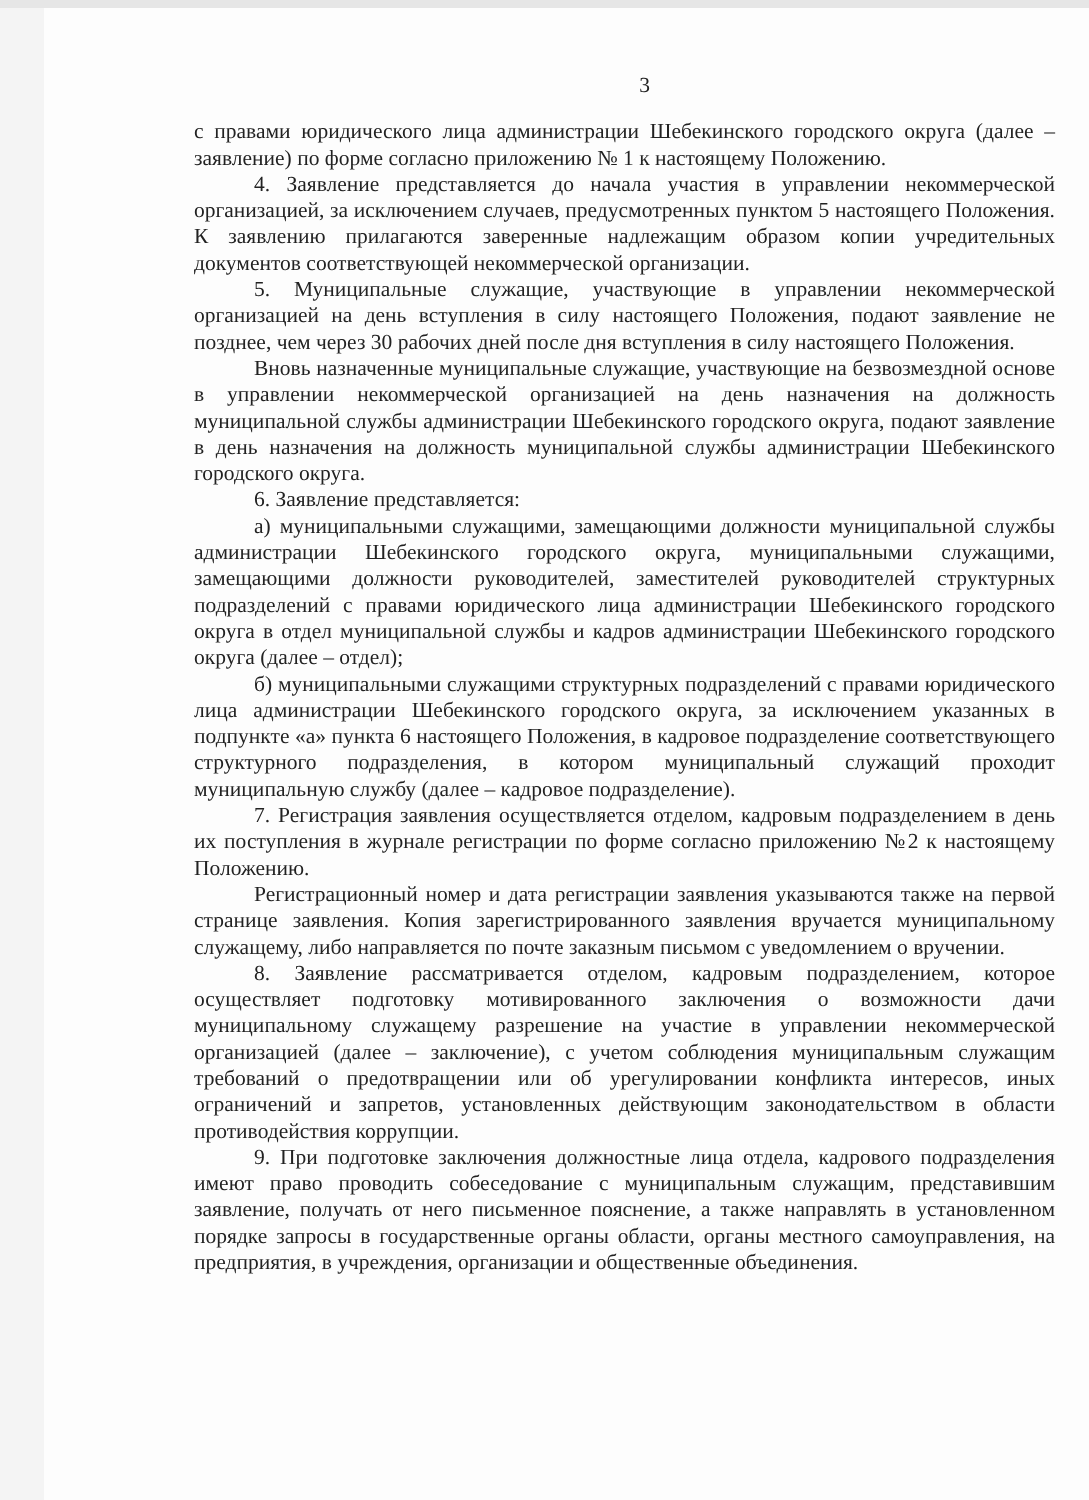3
с правами юридического лица администрации Шебекинского городского округа (далее – заявление) по форме согласно приложению № 1 к настоящему Положению.
4. Заявление представляется до начала участия в управлении некоммерческой организацией, за исключением случаев, предусмотренных пунктом 5 настоящего Положения. К заявлению прилагаются заверенные надлежащим образом копии учредительных документов соответствующей некоммерческой организации.
5. Муниципальные служащие, участвующие в управлении некоммерческой организацией на день вступления в силу настоящего Положения, подают заявление не позднее, чем через 30 рабочих дней после дня вступления в силу настоящего Положения.
Вновь назначенные муниципальные служащие, участвующие на безвозмездной основе в управлении некоммерческой организацией на день назначения на должность муниципальной службы администрации Шебекинского городского округа, подают заявление в день назначения на должность муниципальной службы администрации Шебекинского городского округа.
6. Заявление представляется:
а) муниципальными служащими, замещающими должности муниципальной службы администрации Шебекинского городского округа, муниципальными служащими, замещающими должности руководителей, заместителей руководителей структурных подразделений с правами юридического лица администрации Шебекинского городского округа в отдел муниципальной службы и кадров администрации Шебекинского городского округа (далее – отдел);
б) муниципальными служащими структурных подразделений с правами юридического лица администрации Шебекинского городского округа, за исключением указанных в подпункте «а» пункта 6 настоящего Положения, в кадровое подразделение соответствующего структурного подразделения, в котором муниципальный служащий проходит муниципальную службу (далее – кадровое подразделение).
7. Регистрация заявления осуществляется отделом, кадровым подразделением в день их поступления в журнале регистрации по форме согласно приложению №2 к настоящему Положению.
Регистрационный номер и дата регистрации заявления указываются также на первой странице заявления. Копия зарегистрированного заявления вручается муниципальному служащему, либо направляется по почте заказным письмом с уведомлением о вручении.
8. Заявление рассматривается отделом, кадровым подразделением, которое осуществляет подготовку мотивированного заключения о возможности дачи муниципальному служащему разрешение на участие в управлении некоммерческой организацией (далее – заключение), с учетом соблюдения муниципальным служащим требований о предотвращении или об урегулировании конфликта интересов, иных ограничений и запретов, установленных действующим законодательством в области противодействия коррупции.
9. При подготовке заключения должностные лица отдела, кадрового подразделения имеют право проводить собеседование с муниципальным служащим, представившим заявление, получать от него письменное пояснение, а также направлять в установленном порядке запросы в государственные органы области, органы местного самоуправления, на предприятия, в учреждения, организации и общественные объединения.